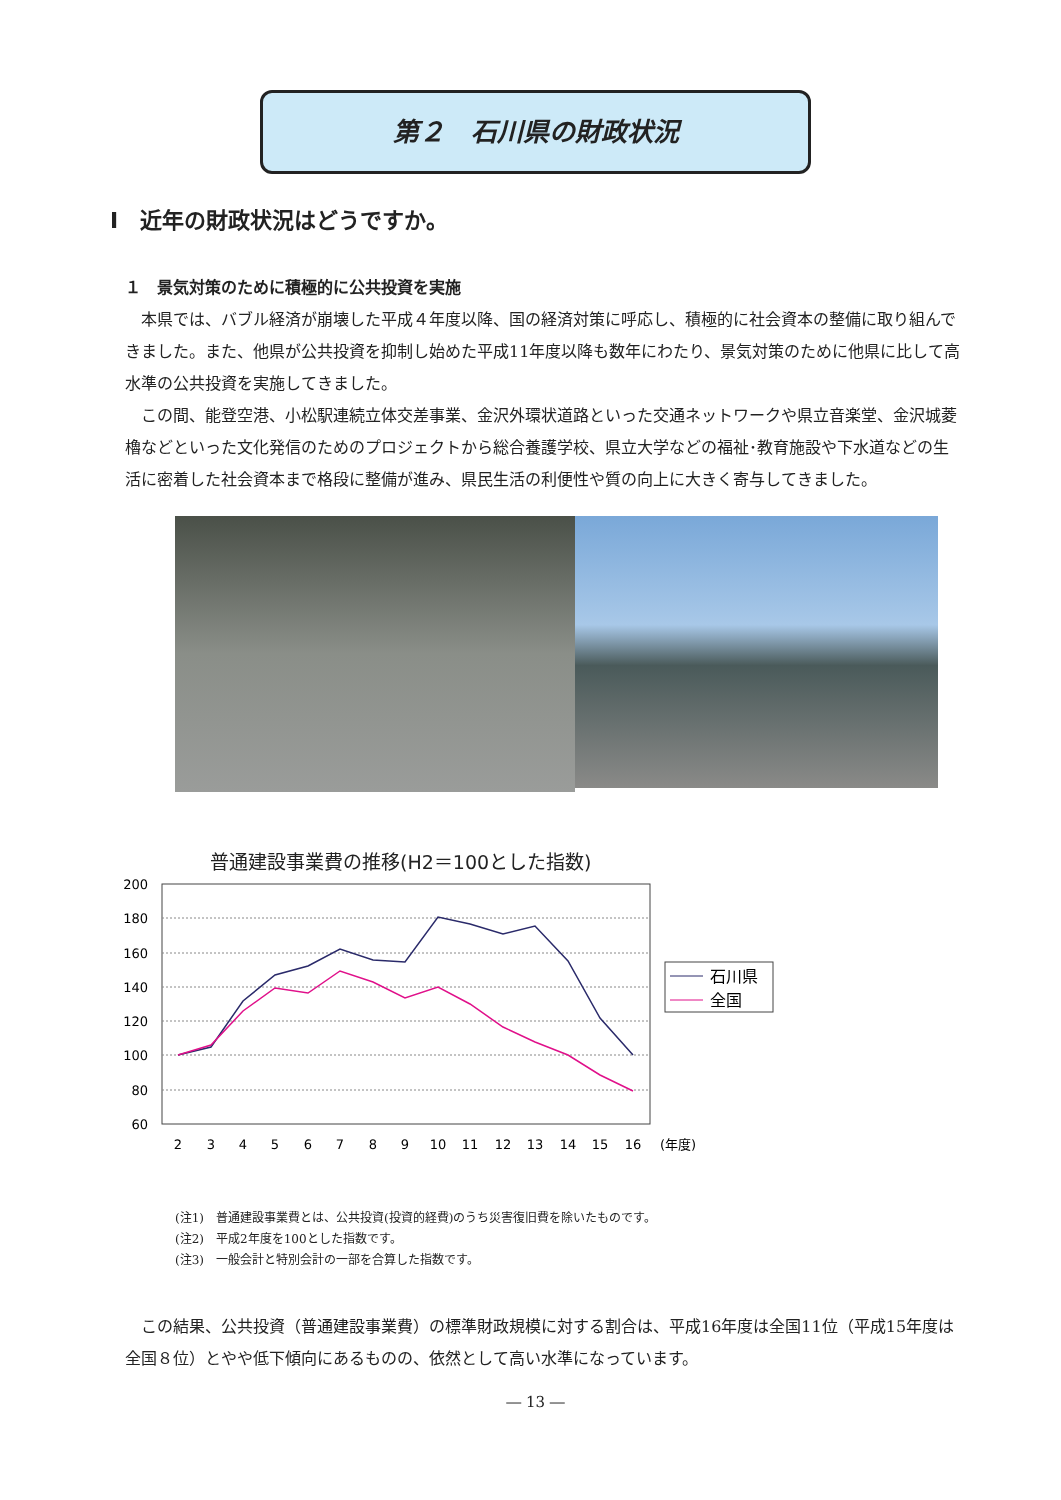第２　石川県の財政状況
Ⅰ　近年の財政状況はどうですか。
１　景気対策のために積極的に公共投資を実施
本県では、バブル経済が崩壊した平成４年度以降、国の経済対策に呼応し、積極的に社会資本の整備に取り組んできました。また、他県が公共投資を抑制し始めた平成11年度以降も数年にわたり、景気対策のために他県に比して高水準の公共投資を実施してきました。
この間、能登空港、小松駅連続立体交差事業、金沢外環状道路といった交通ネットワークや県立音楽堂、金沢城菱櫓などといった文化発信のためのプロジェクトから総合養護学校、県立大学などの福祉･教育施設や下水道などの生活に密着した社会資本まで格段に整備が進み、県民生活の利便性や質の向上に大きく寄与してきました。
普通建設事業費の推移(H2＝100とした指数)
200
180
160
140
120
100
80
60
2
3
4
5
6
7
8
9
10
11
12
13
14
15
16
(年度)
石川県
全国
(注1)　普通建設事業費とは、公共投資(投資的経費)のうち災害復旧費を除いたものです。
(注2)　平成2年度を100とした指数です。
(注3)　一般会計と特別会計の一部を合算した指数です。
この結果、公共投資（普通建設事業費）の標準財政規模に対する割合は、平成16年度は全国11位（平成15年度は全国８位）とやや低下傾向にあるものの、依然として高い水準になっています。
― 13 ―